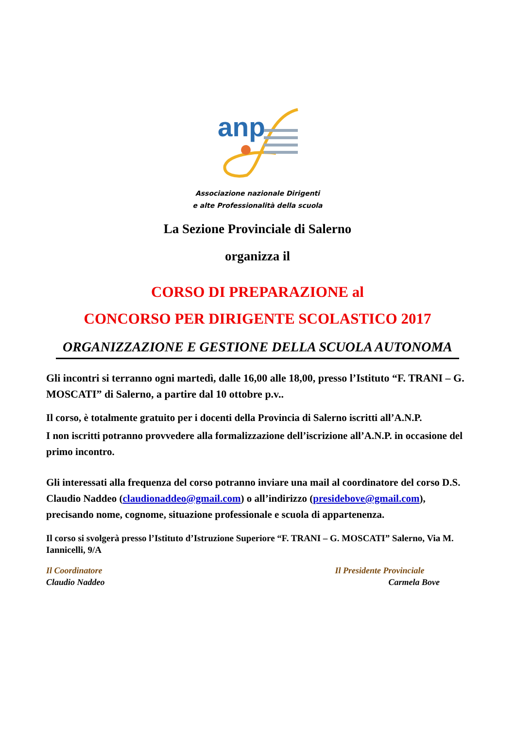anp
Associazione nazionale Dirigenti
e alte Professionalità della scuola
La Sezione Provinciale di Salerno
organizza il
CORSO DI PREPARAZIONE al
CONCORSO PER DIRIGENTE SCOLASTICO 2017
ORGANIZZAZIONE E GESTIONE DELLA SCUOLA AUTONOMA
Gli incontri si terranno ogni martedì, dalle 16,00 alle 18,00, presso l’Istituto “F. TRANI – G. MOSCATI” di Salerno, a partire dal 10 ottobre p.v..
Il corso, è totalmente gratuito per i docenti della Provincia di Salerno iscritti all’A.N.P.
I non iscritti potranno provvedere alla formalizzazione dell’iscrizione all’A.N.P. in occasione del primo incontro.
Gli interessati alla frequenza del corso potranno inviare una mail al coordinatore del corso D.S. Claudio Naddeo (claudionaddeo@gmail.com) o all’indirizzo (presidebove@gmail.com), precisando nome, cognome, situazione professionale e scuola di appartenenza.
Il corso si svolgerà presso l’Istituto d’Istruzione Superiore “F. TRANI – G. MOSCATI” Salerno, Via M. Iannicelli, 9/A
Il Coordinatore
Claudio Naddeo
Il Presidente Provinciale
Carmela Bove